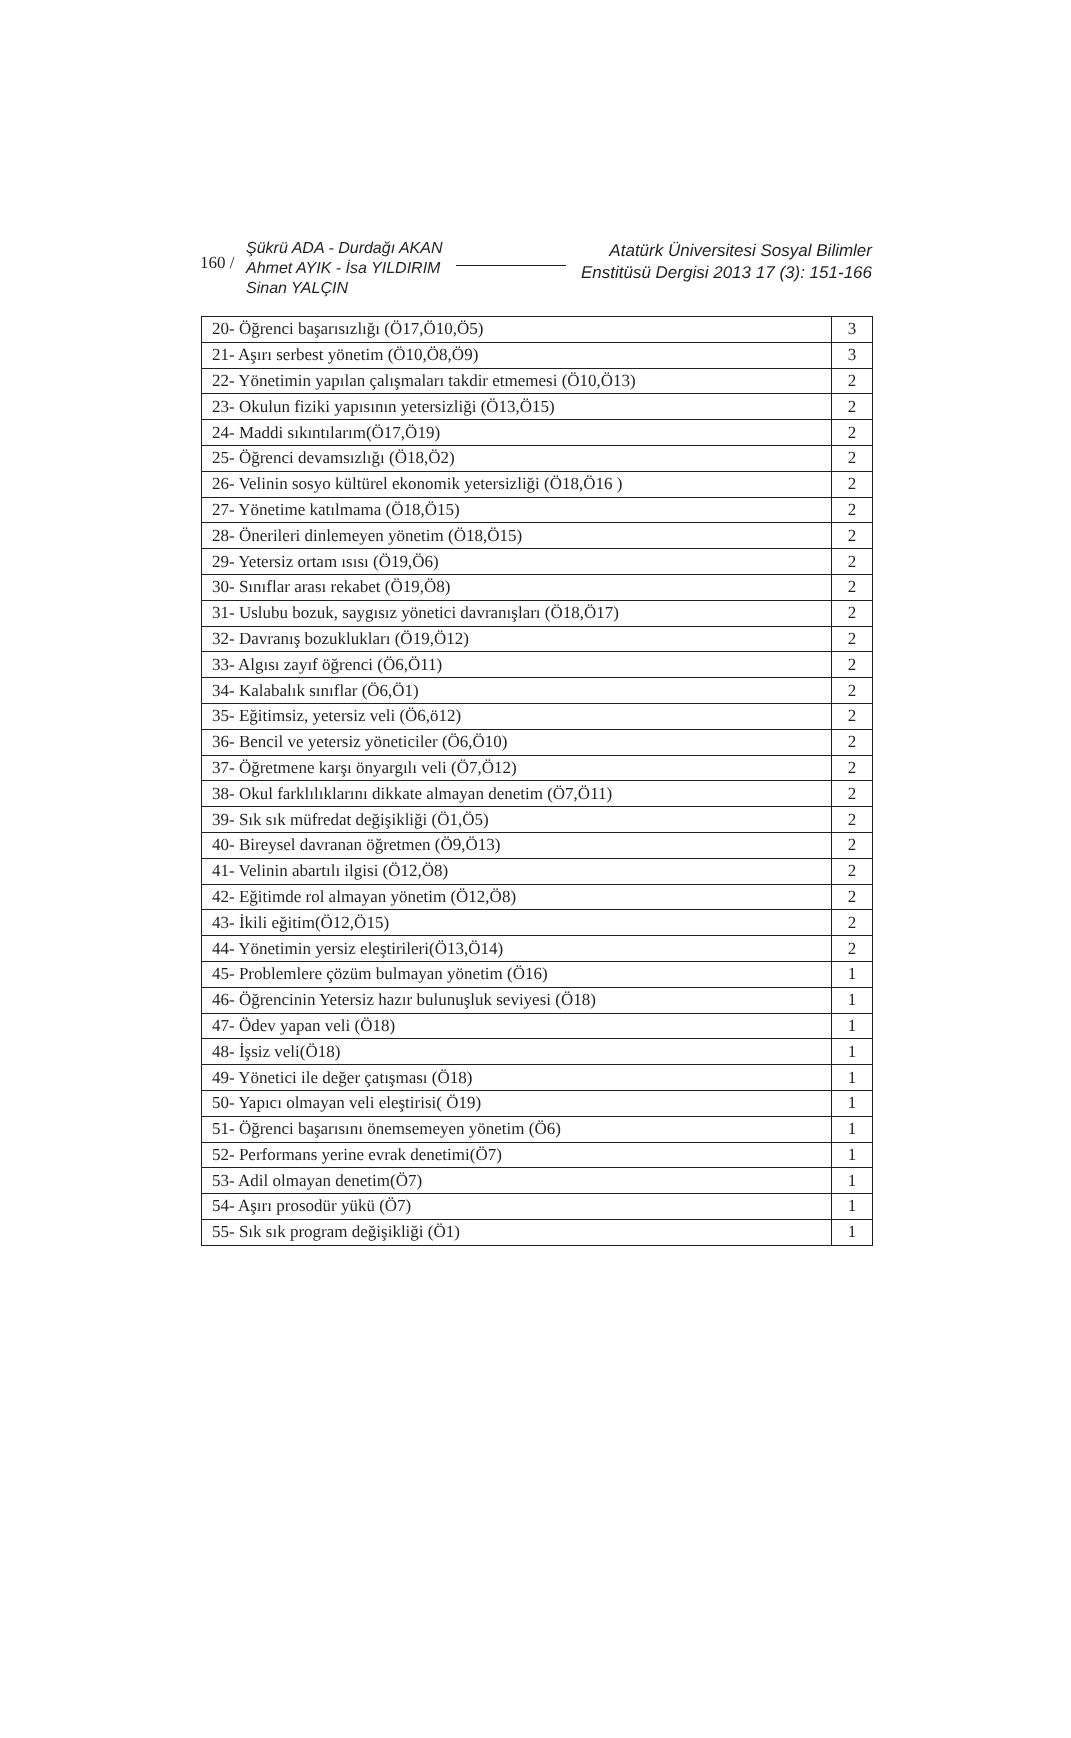160 /
Şükrü ADA - Durdağı AKAN
Ahmet AYIK - İsa YILDIRIM
Sinan YALÇIN
Atatürk Üniversitesi Sosyal Bilimler
Enstitüsü Dergisi 2013 17 (3): 151-166
| 20- Öğrenci başarısızlığı (Ö17,Ö10,Ö5) | 3 |
| 21- Aşırı serbest yönetim (Ö10,Ö8,Ö9) | 3 |
| 22- Yönetimin yapılan çalışmaları takdir etmemesi (Ö10,Ö13) | 2 |
| 23- Okulun fiziki yapısının yetersizliği (Ö13,Ö15) | 2 |
| 24- Maddi sıkıntılarım(Ö17,Ö19) | 2 |
| 25- Öğrenci devamsızlığı (Ö18,Ö2) | 2 |
| 26- Velinin sosyo kültürel ekonomik yetersizliği (Ö18,Ö16 ) | 2 |
| 27- Yönetime katılmama (Ö18,Ö15) | 2 |
| 28- Önerileri dinlemeyen yönetim (Ö18,Ö15) | 2 |
| 29- Yetersiz ortam ısısı (Ö19,Ö6) | 2 |
| 30- Sınıflar arası rekabet (Ö19,Ö8) | 2 |
| 31- Uslubu bozuk, saygısız yönetici davranışları (Ö18,Ö17) | 2 |
| 32- Davranış bozuklukları (Ö19,Ö12) | 2 |
| 33- Algısı zayıf öğrenci (Ö6,Ö11) | 2 |
| 34- Kalabalık sınıflar (Ö6,Ö1) | 2 |
| 35- Eğitimsiz, yetersiz veli (Ö6,ö12) | 2 |
| 36- Bencil ve yetersiz yöneticiler (Ö6,Ö10) | 2 |
| 37- Öğretmene karşı önyargılı veli (Ö7,Ö12) | 2 |
| 38- Okul farklılıklarını dikkate almayan denetim (Ö7,Ö11) | 2 |
| 39- Sık sık müfredat değişikliği (Ö1,Ö5) | 2 |
| 40- Bireysel davranan öğretmen (Ö9,Ö13) | 2 |
| 41- Velinin abartılı ilgisi (Ö12,Ö8) | 2 |
| 42- Eğitimde rol almayan yönetim (Ö12,Ö8) | 2 |
| 43- İkili eğitim(Ö12,Ö15) | 2 |
| 44- Yönetimin yersiz eleştirileri(Ö13,Ö14) | 2 |
| 45- Problemlere çözüm bulmayan yönetim (Ö16) | 1 |
| 46- Öğrencinin Yetersiz hazır bulunuşluk seviyesi (Ö18) | 1 |
| 47- Ödev yapan veli (Ö18) | 1 |
| 48- İşsiz veli(Ö18) | 1 |
| 49- Yönetici ile değer çatışması (Ö18) | 1 |
| 50- Yapıcı olmayan veli eleştirisi( Ö19) | 1 |
| 51- Öğrenci başarısını önemsemeyen yönetim (Ö6) | 1 |
| 52- Performans yerine evrak denetimi(Ö7) | 1 |
| 53- Adil olmayan denetim(Ö7) | 1 |
| 54- Aşırı prosodür yükü (Ö7) | 1 |
| 55- Sık sık program değişikliği (Ö1) | 1 |